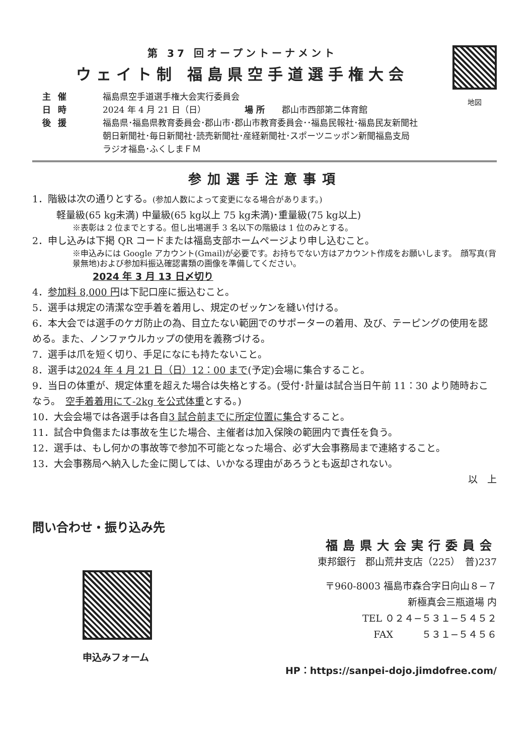第 37 回オープントーナメント
ウェイト制 福島県空手道選手権大会
主催 福島県空手道選手権大会実行委員会
日時 2024 年 4 月 21 日（日）　　　　　場 所　　郡山市西部第二体育館
後援 福島県･福島県教育委員会･郡山市･郡山市教育委員会･･福島民報社･福島民友新聞社
朝日新聞社･毎日新聞社･読売新聞社･産経新聞社･スポーツニッポン新聞福島支局
ラジオ福島･ふくしまＦＭ
地図
参加選手注意事項
1．階級は次の通りとする。(参加人数によって変更になる場合があります。)
軽量級(65 kg未満) 中量級(65 kg以上 75 kg未満)･重量級(75 kg以上)
※表彰は 2 位までとする。但し出場選手 3 名以下の階級は 1 位のみとする。
2．申し込みは下掲 QR コードまたは福島支部ホームページより申し込むこと。
※申込みには Google アカウント(Gmail)が必要です。お持ちでない方はアカウント作成をお願いします。　顔写真(背景無地)および参加料振込確認書類の画像を準備してください。
2024 年 3 月 13 日〆切り
4．参加料 8,000 円は下記口座に振込むこと。
5．選手は規定の清潔な空手着を着用し、規定のゼッケンを縫い付ける。
6．本大会では選手のケガ防止の為、目立たない範囲でのサポーターの着用、及び、テーピングの使用を認める。また、ノンファウルカップの使用を義務づける。
7．選手は爪を短く切り、手足になにも持たないこと。
8．選手は2024 年 4 月 21 日（日）12：00 まで(予定)会場に集合すること。
9．当日の体重が、規定体重を超えた場合は失格とする。(受付･計量は試合当日午前 11：30 より随時おこなう。　空手着着用にて-2kg を公式体重とする。)
10．大会会場では各選手は各自3 試合前までに所定位置に集合すること。
11．試合中負傷または事故を生じた場合、主催者は加入保険の範囲内で責任を負う。
12．選手は、もし何かの事故等で参加不可能となった場合、必ず大会事務局まで連絡すること。
13．大会事務局へ納入した金に関しては、いかなる理由があろうとも返却されない。
以　上
問い合わせ・振り込み先
申込みフォーム
福島県大会実行委員会
東邦銀行　郡山荒井支店（225）　普)237
〒960-8003 福島市森合字日向山８−７
新極真会三瓶道場 内
TEL ０２４−５３１−５４５２
FAX　　　５３１−５４５６
HP：https://sanpei-dojo.jimdofree.com/